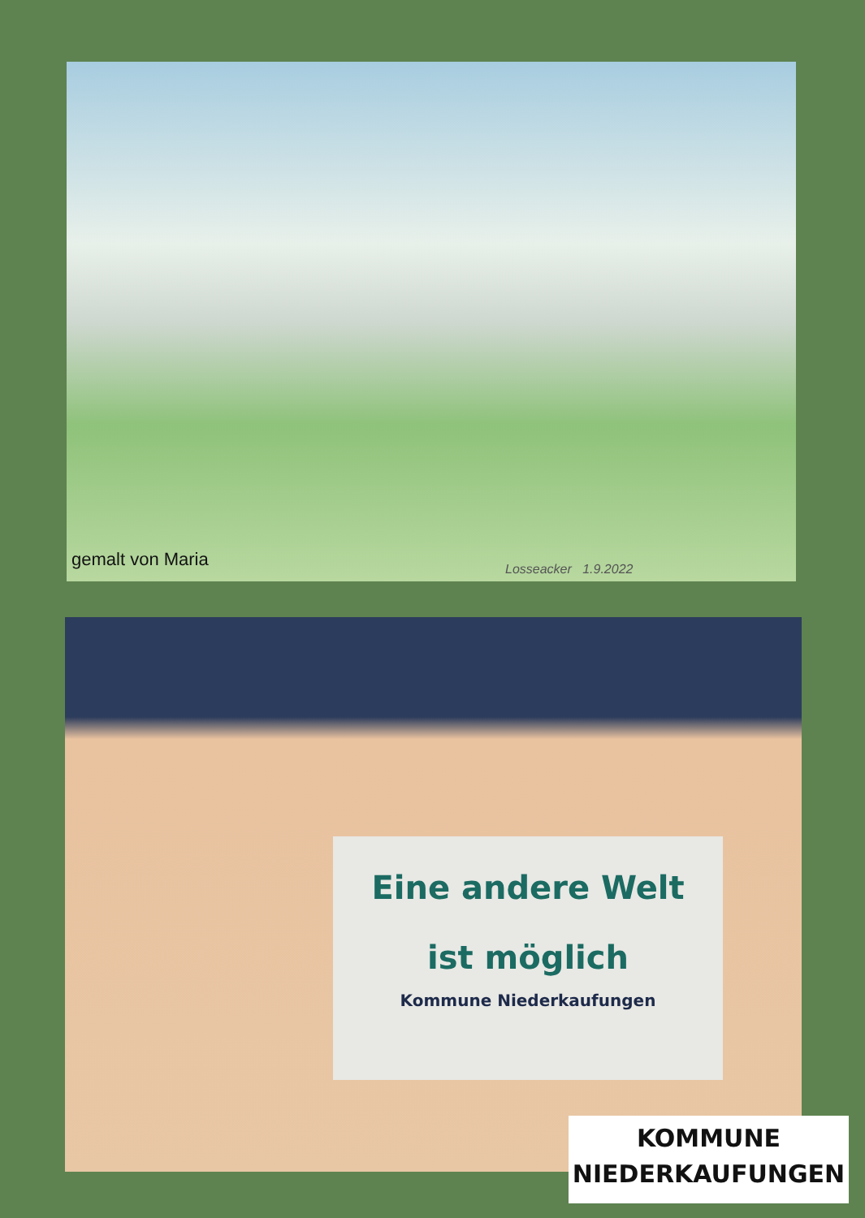gemalt von Maria Losseacker 1.9.2022
Eine andere Welt
ist möglich
Kommune Niederkaufungen
KOMMUNE
NIEDERKAUFUNGEN